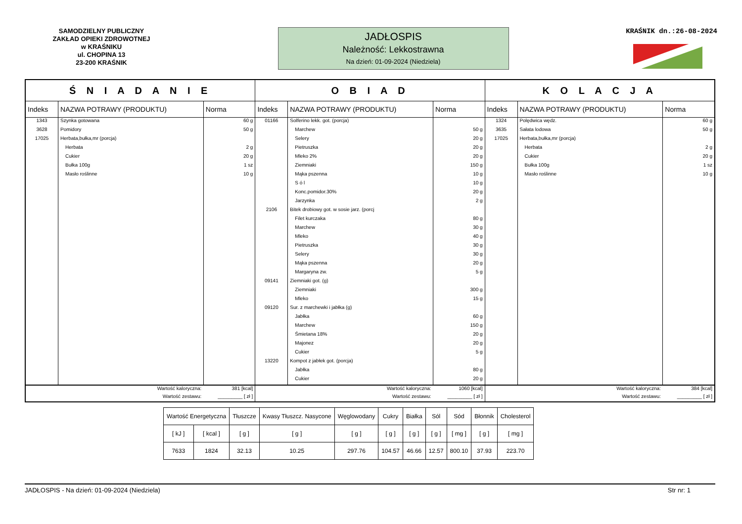SAMODZIELNY PUBLICZNY
ZAKŁAD OPIEKI ZDROWOTNEJ
w KRAŚNIKU
ul. CHOPINA 13
23-200 KRAŚNIK
JADŁOSPIS
Należność: Lekkostrawna
Na dzień: 01-09-2024 (Niedziela)
KRAŚNIK dn.:26-08-2024
| Ś N I A D A N I E | | | O B I A D | | | K O L A C J A | | |
| --- | --- | --- | --- | --- | --- | --- | --- | --- |
| Indeks | NAZWA POTRAWY (PRODUKTU) | Norma | Indeks | NAZWA POTRAWY (PRODUKTU) | Norma | Indeks | NAZWA POTRAWY (PRODUKTU) | Norma |
| 1343 | Szynka gotowana | 60 g | 01166 | Solferino lekk. got. (porcja) | | 1324 | Polędwica wędz. | 60 g |
| 3628 | Pomidory | 50 g | | Marchew | 50 g | 3635 | Sałata lodowa | 50 g |
| 17025 | Herbata,bułka,mr (porcja) | | | Selery | 20 g | 17025 | Herbata,bułka,mr (porcja) | |
| | Herbata | 2 g | | Pietruszka | 20 g | | Herbata | 2 g |
| | Cukier | 20 g | | Mleko 2% | 20 g | | Cukier | 20 g |
| | Bułka 100g | 1 sz | | Ziemniaki | 150 g | | Bułka 100g | 1 sz |
| | Masło roślinne | 10 g | | Mąka pszenna | 10 g | | Masło roślinne | 10 g |
| | | | | S ó l | 10 g | | | |
| | | | | Konc.pomidor.30% | 20 g | | | |
| | | | | Jarzynka | 2 g | | | |
| | | | 2106 | Bitek drobiowy got. w sosie jarz. (porcj | | | | |
| | | | | Filet kurczaka | 80 g | | | |
| | | | | Marchew | 30 g | | | |
| | | | | Mleko | 40 g | | | |
| | | | | Pietruszka | 30 g | | | |
| | | | | Selery | 30 g | | | |
| | | | | Mąka pszenna | 20 g | | | |
| | | | | Margaryna zw. | 5 g | | | |
| | | | 09141 | Ziemniaki got. (g) | | | | |
| | | | | Ziemniaki | 300 g | | | |
| | | | | Mleko | 15 g | | | |
| | | | 09120 | Sur. z marchewki i jabłka (g) | | | | |
| | | | | Jabłka | 60 g | | | |
| | | | | Marchew | 150 g | | | |
| | | | | Śmietana 18% | 20 g | | | |
| | | | | Majonez | 20 g | | | |
| | | | | Cukier | 5 g | | | |
| | | | 13220 | Kompot z jabłek got. (porcja) | | | | |
| | | | | Jabłka | 80 g | | | |
| | | | | Cukier | 20 g | | | |
| Wartość kaloryczna: | | 381 [kcal] | Wartość kaloryczna: | | 1060 [kcal] | Wartość kaloryczna: | | 384 [kcal] |
| Wartość zestawu: | | _________ [ zł ] | Wartość zestawu: | | _________ [ zł ] | Wartość zestawu: | | _________ [ zł ] |
| Wartość Energetyczna | | Tłuszcze | Kwasy Tłuszcz. Nasycone | Węglowodany | Cukry | Białka | Sól | Sód | Błonnik | Cholesterol |
| [ kJ ] | [ kcal ] | [ g ] | [ g ] | [ g ] | [ g ] | [ g ] | [ g ] | [ mg ] | [ g ] | [ mg ] |
| 7633 | 1824 | 32.13 | 10.25 | 297.76 | 104.57 | 46.66 | 12.57 | 800.10 | 37.93 | 223.70 |
JADŁOSPIS - Na dzień: 01-09-2024 (Niedziela) Str nr: 1